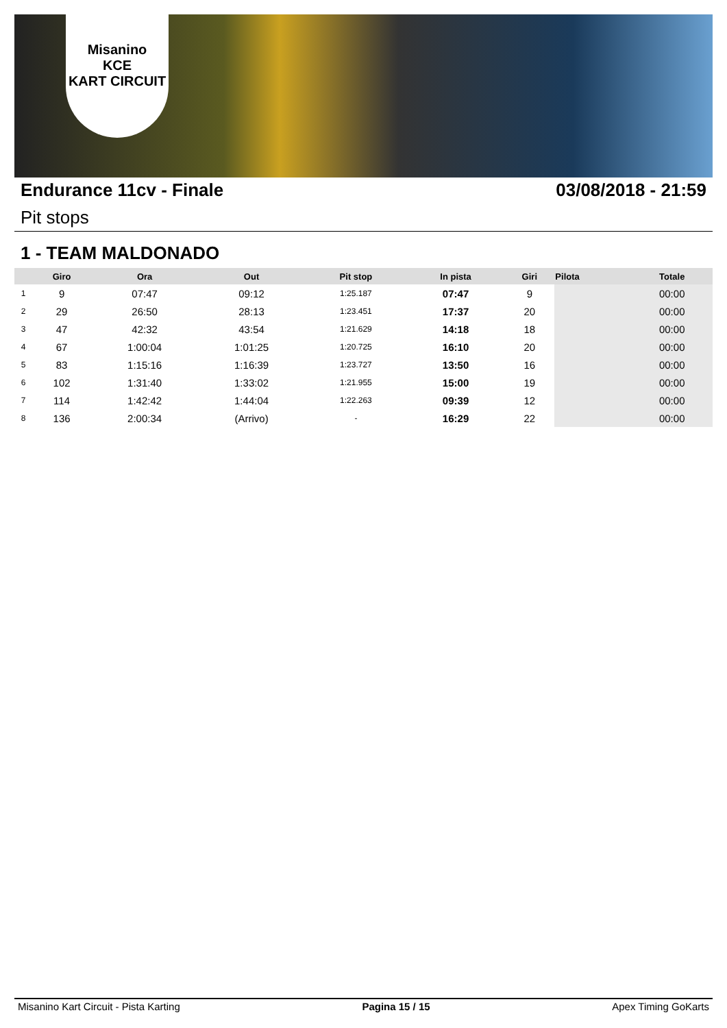Misanino
KCE
KART CIRCUIT
Endurance 11cv - Finale 03/08/2018 - 21:59
Pit stops
1 - TEAM MALDONADO
| | Giro | Ora | Out | Pit stop | In pista | Giri | Pilota | Totale |
| --- | --- | --- | --- | --- | --- | --- | --- | --- |
| 1 | 9 | 07:47 | 09:12 | 1:25.187 | 07:47 | 9 | | 00:00 |
| 2 | 29 | 26:50 | 28:13 | 1:23.451 | 17:37 | 20 | | 00:00 |
| 3 | 47 | 42:32 | 43:54 | 1:21.629 | 14:18 | 18 | | 00:00 |
| 4 | 67 | 1:00:04 | 1:01:25 | 1:20.725 | 16:10 | 20 | | 00:00 |
| 5 | 83 | 1:15:16 | 1:16:39 | 1:23.727 | 13:50 | 16 | | 00:00 |
| 6 | 102 | 1:31:40 | 1:33:02 | 1:21.955 | 15:00 | 19 | | 00:00 |
| 7 | 114 | 1:42:42 | 1:44:04 | 1:22.263 | 09:39 | 12 | | 00:00 |
| 8 | 136 | 2:00:34 | (Arrivo) | - | 16:29 | 22 | | 00:00 |
Misanino Kart Circuit - Pista Karting Pagina 15 / 15 Apex Timing GoKarts